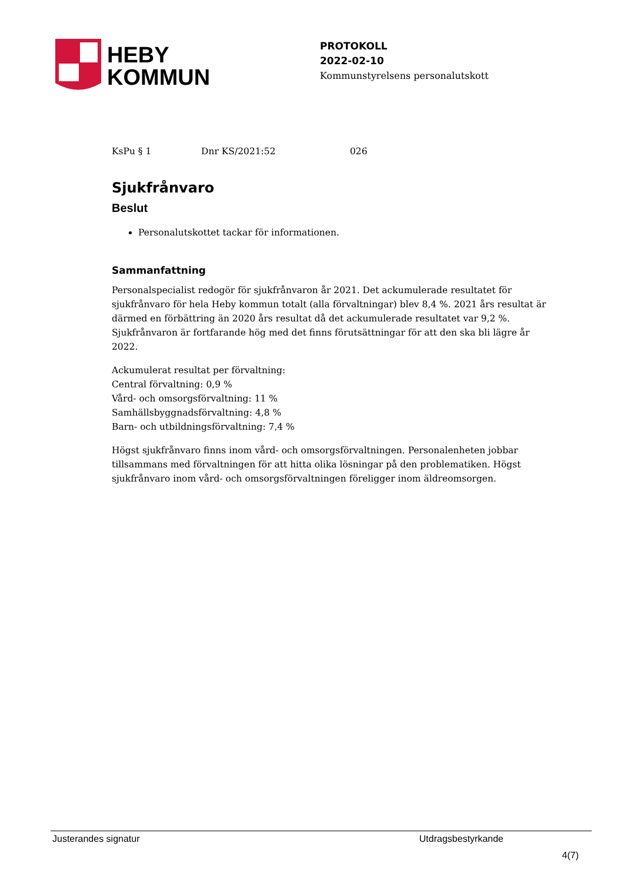HEBY
KOMMUN
PROTOKOLL
2022-02-10
Kommunstyrelsens personalutskott
KsPu § 1 Dnr KS/2021:52 026
Sjukfrånvaro
Beslut
Personalutskottet tackar för informationen.
Sammanfattning
Personalspecialist redogör för sjukfrånvaron år 2021. Det ackumulerade resultatet för sjukfrånvaro för hela Heby kommun totalt (alla förvaltningar) blev 8,4 %. 2021 års resultat är därmed en förbättring än 2020 års resultat då det ackumulerade resultatet var 9,2 %. Sjukfrånvaron är fortfarande hög med det finns förutsättningar för att den ska bli lägre år 2022.
Ackumulerat resultat per förvaltning:
Central förvaltning: 0,9 %
Vård- och omsorgsförvaltning: 11 %
Samhällsbyggnadsförvaltning: 4,8 %
Barn- och utbildningsförvaltning: 7,4 %
Högst sjukfrånvaro finns inom vård- och omsorgsförvaltningen. Personalenheten jobbar tillsammans med förvaltningen för att hitta olika lösningar på den problematiken. Högst sjukfrånvaro inom vård- och omsorgsförvaltningen föreligger inom äldreomsorgen.
Justerandes signatur Utdragsbestyrkande
4(7)